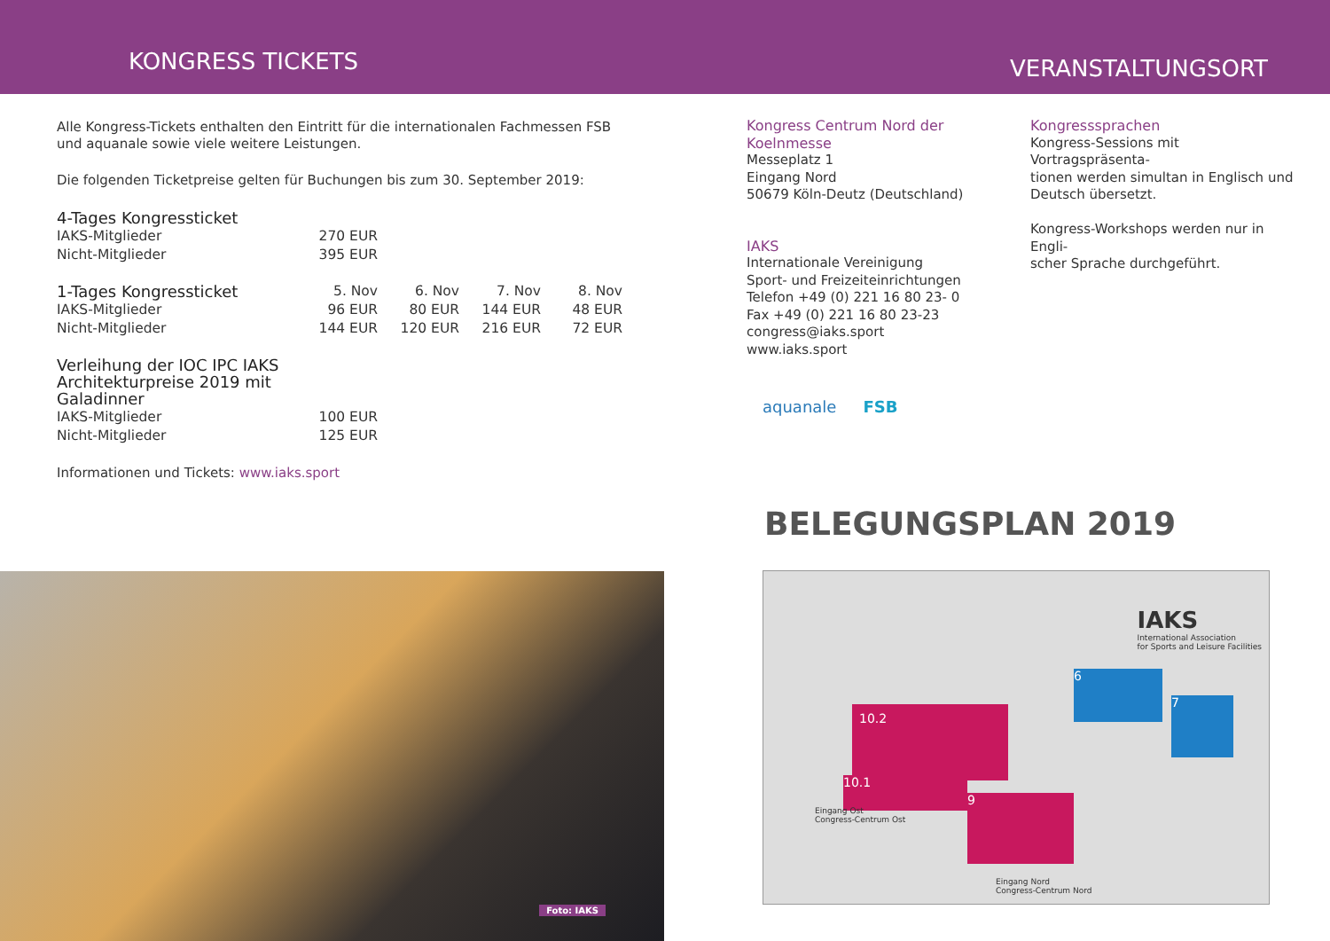KONGRESS TICKETS
VERANSTALTUNGSORT
Alle Kongress-Tickets enthalten den Eintritt für die internationalen Fachmessen FSB
und aquanale sowie viele weitere Leistungen.
Die folgenden Ticketpreise gelten für Buchungen bis zum 30. September 2019:
| 4-Tages Kongressticket | |
| --- | --- |
| IAKS-Mitglieder | 270 EUR |
| Nicht-Mitglieder | 395 EUR |
| 1-Tages Kongressticket | 5. Nov | 6. Nov | 7. Nov | 8. Nov |
| --- | --- | --- | --- | --- |
| IAKS-Mitglieder | 96 EUR | 80 EUR | 144 EUR | 48 EUR |
| Nicht-Mitglieder | 144 EUR | 120 EUR | 216 EUR | 72 EUR |
| Verleihung der IOC IPC IAKS Architekturpreise 2019 mit Galadinner | |
| --- | --- |
| IAKS-Mitglieder | 100 EUR |
| Nicht-Mitglieder | 125 EUR |
Informationen und Tickets: www.iaks.sport
Kongress Centrum Nord der Koelnmesse
Messeplatz 1
Eingang Nord
50679 Köln-Deutz (Deutschland)
IAKS
Internationale Vereinigung
Sport- und Freizeiteinrichtungen
Telefon +49 (0) 221 16 80 23- 0
Fax +49 (0) 221 16 80 23-23
congress@iaks.sport
www.iaks.sport
Kongresssprachen
Kongress-Sessions mit Vortragspräsenta-
tionen werden simultan in Englisch und
Deutsch übersetzt.
Kongress-Workshops werden nur in Engli-
scher Sprache durchgeführt.
Foto: IAKS
aquanale FSB
BELEGUNGSPLAN 2019
IAKS
International Association
for Sports and Leisure Facilities
10.2
10.1
9
6
7
Eingang Ost
Congress-Centrum Ost
Eingang Nord
Congress-Centrum Nord